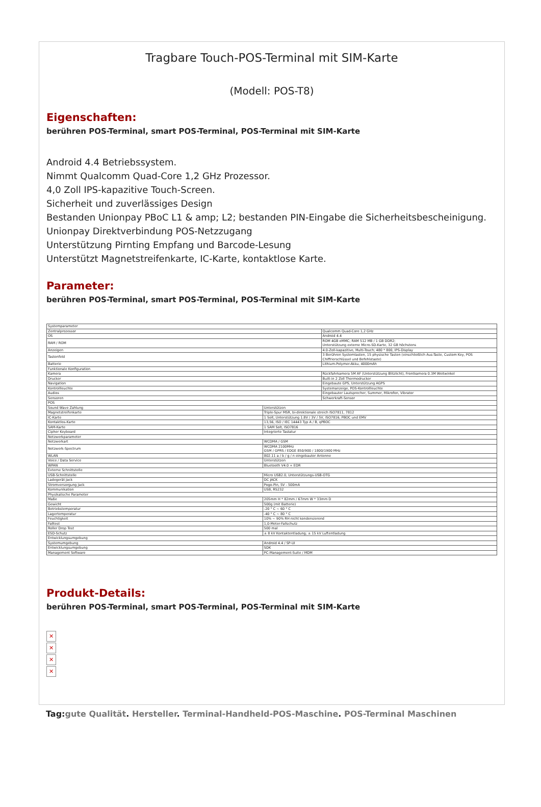Tragbare Touch-POS-Terminal mit SIM-Karte
(Modell: POS-T8)
Eigenschaften:
berühren POS-Terminal, smart POS-Terminal, POS-Terminal mit SIM-Karte
Android 4.4 Betriebssystem.
Nimmt Qualcomm Quad-Core 1,2 GHz Prozessor.
4,0 Zoll IPS-kapazitive Touch-Screen.
Sicherheit und zuverlässiges Design
Bestanden Unionpay PBoC L1 & amp; L2; bestanden PIN-Eingabe die Sicherheitsbescheinigung.
Unionpay Direktverbindung POS-Netzzugang
Unterstützung Pirnting Empfang und Barcode-Lesung
Unterstützt Magnetstreifenkarte, IC-Karte, kontaktlose Karte.
Parameter:
berühren POS-Terminal, smart POS-Terminal, POS-Terminal mit SIM-Karte
| Systemparameter | | |
| Zentralprozessor | | Qualcomm Quad-Core 1,2 GHz |
| OS | | Android 4.4 |
| RAM / ROM | | ROM 4GB eMMC; RAM 512 MB / 1 GB DDR2; Unterstützung externe Micro-SD-Karte, 32 GB höchstens |
| Anzeigen | | 4.0-Zoll-kapazitive, Multi-Touch; 480 * 800, IPS-Display |
| Tastenfeld | | 3 Berühren Systemtasten, 15 physische Tasten (einschließlich Aus-Taste, Custom Key, POS Chiffrierschlüssel und Befehlstaste) |
| Batterie | | Lithium-Polymer-Akku, 4000mAh |
| Funktionale Konfiguration | | |
| Kamera | | Rückfahrkamera 5M AF (Unterstützung Blitzlicht), Frontkamera 0.3M Weitwinkel |
| Drucker | | Built-in 2 Zoll Thermodrucker |
| Navigation | | Eingebaute GPS, Unterstützung AGPS |
| Kontrollleuchte | | Systemanzeige, POS-Kontrollleuchte |
| Audios | | Eingebauter Lautsprecher, Summer, Mikrofon, Vibrator |
| Sensoren | | Schwerkraft-Sensor |
| POS | | |
| Sound Wave Zahlung | Unterstützen | |
| Magnetstreifenkarte | Triple-Spur MSR, bi-direktionale streich ISO7811, 7812 | |
| IC-Karte | 1 Solt, Unterstützung 1.8V / 3V / 5V, ISO7816, PBOC und EMV | |
| Kontaktlos-Karte | 13,56, ISO / IEC 14443 Typ A / B, qPBOC | |
| SAM-Karte | 1 SAM Solt, ISO7816 | |
| Cipher Keyboard | Integrierte Tastatur | |
| Netzwerkparameter | | |
| Netzwerkart | WCDMA / GSM | |
| Netzwerk-Spectrum | WCDMA 2100MHz GSM / GPRS / EDGE 850/900 / 1800/1900 MHz | |
| WLAN | 802.11 a / b / g / n eingebauter Antenne | |
| Voice / Data Service | Unterstützen | |
| WPAN | Bluetooth V4.0 + EDR | |
| Externe Schnittstelle | | |
| USB-Schnittstelle | Micro USB2.0, Unterstützungs-USB-OTG | |
| Ladegerät Jack | DC JACK | |
| Stromversorgung Jack | Pogo-Pin, 5V - 500mA | |
| Kommunikation | USB, RS232 | |
| Physikalische Parameter | | |
| Maße | 205mm H * 82mm / 67mm W * 33mm D | |
| Gewicht | 500g (mit Batterie) | |
| Betriebstemperatur | -20 ° C ~ 60 ° C | |
| Lagertemperatur | -40 ° C ~ 80 ° C | |
| Feuchtigkeit | 10% ~ 90% RH nicht kondensierend | |
| Falltest | 1,0-Meter-Fallschutz | |
| Roller Drop Test | 500 mal | |
| ESD-Schutz | ± 8 kV Kontaktentladung; ± 15 kV Luftentladung | |
| Entwicklungsumgebung | | |
| Systemumgebung | Android 4.4 / SP-UI | |
| Entwicklungsumgebung | SDK | |
| Management Software | PC-Management-Suite / MDM | |
Produkt-Details:
berühren POS-Terminal, smart POS-Terminal, POS-Terminal mit SIM-Karte
✕
✕
✕
✕
Tag:gute Qualität. Hersteller. Terminal-Handheld-POS-Maschine. POS-Terminal Maschinen